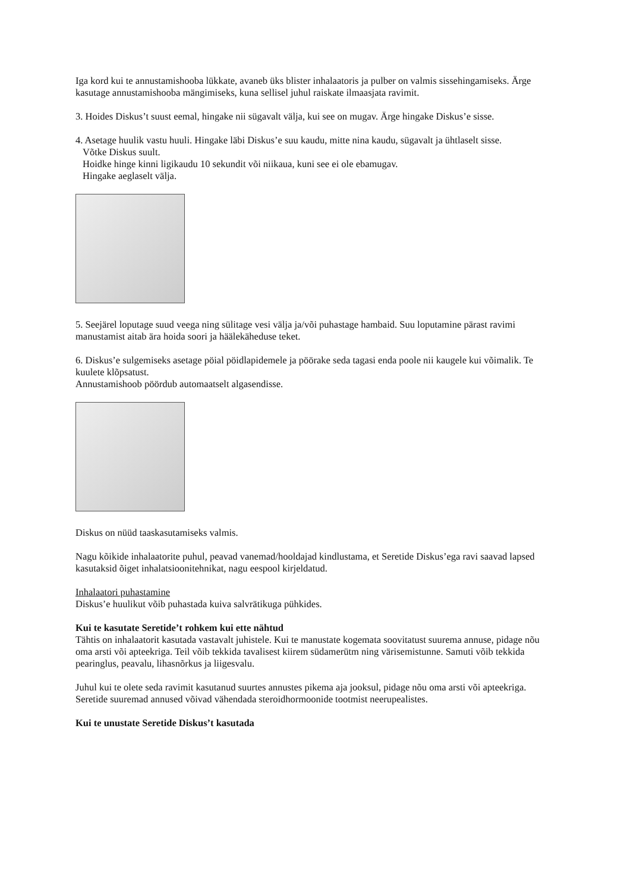Iga kord kui te annustamishooba lükkate, avaneb üks blister inhalaatoris ja pulber on valmis sissehingamiseks. Ärge kasutage annustamishooba mängimiseks, kuna sellisel juhul raiskate ilmaasjata ravimit.
3. Hoides Diskus’t suust eemal, hingake nii sügavalt välja, kui see on mugav. Ärge hingake Diskus’e sisse.
4. Asetage huulik vastu huuli. Hingake läbi Diskus’e suu kaudu, mitte nina kaudu, sügavalt ja ühtlaselt sisse.
Võtke Diskus suult.
Hoidke hinge kinni ligikaudu 10 sekundit või niikaua, kuni see ei ole ebamugav.
Hingake aeglaselt välja.
5. Seejärel loputage suud veega ning sülitage vesi välja ja/või puhastage hambaid. Suu loputamine pärast ravimi manustamist aitab ära hoida soori ja häälekäheduse teket.
6. Diskus’e sulgemiseks asetage pöial pöidlapidemele ja pöörake seda tagasi enda poole nii kaugele kui võimalik. Te kuulete klõpsatust.
Annustamishoob pöördub automaatselt algasendisse.
Diskus on nüüd taaskasutamiseks valmis.
Nagu kõikide inhalaatorite puhul, peavad vanemad/hooldajad kindlustama, et Seretide Diskus’ega ravi saavad lapsed kasutaksid õiget inhalatsioonitehnikat, nagu eespool kirjeldatud.
Inhalaatori puhastamine
Diskus’e huulikut võib puhastada kuiva salvrätikuga pühkides.
Kui te kasutate Seretide’t rohkem kui ette nähtud
Tähtis on inhalaatorit kasutada vastavalt juhistele. Kui te manustate kogemata soovitatust suurema annuse, pidage nõu oma arsti või apteekriga. Teil võib tekkida tavalisest kiirem südamerütm ning värisemistunne. Samuti võib tekkida pearinglus, peavalu, lihasnõrkus ja liigesvalu.
Juhul kui te olete seda ravimit kasutanud suurtes annustes pikema aja jooksul, pidage nõu oma arsti või apteekriga. Seretide suuremad annused võivad vähendada steroidhormoonide tootmist neerupealistes.
Kui te unustate Seretide Diskus’t kasutada